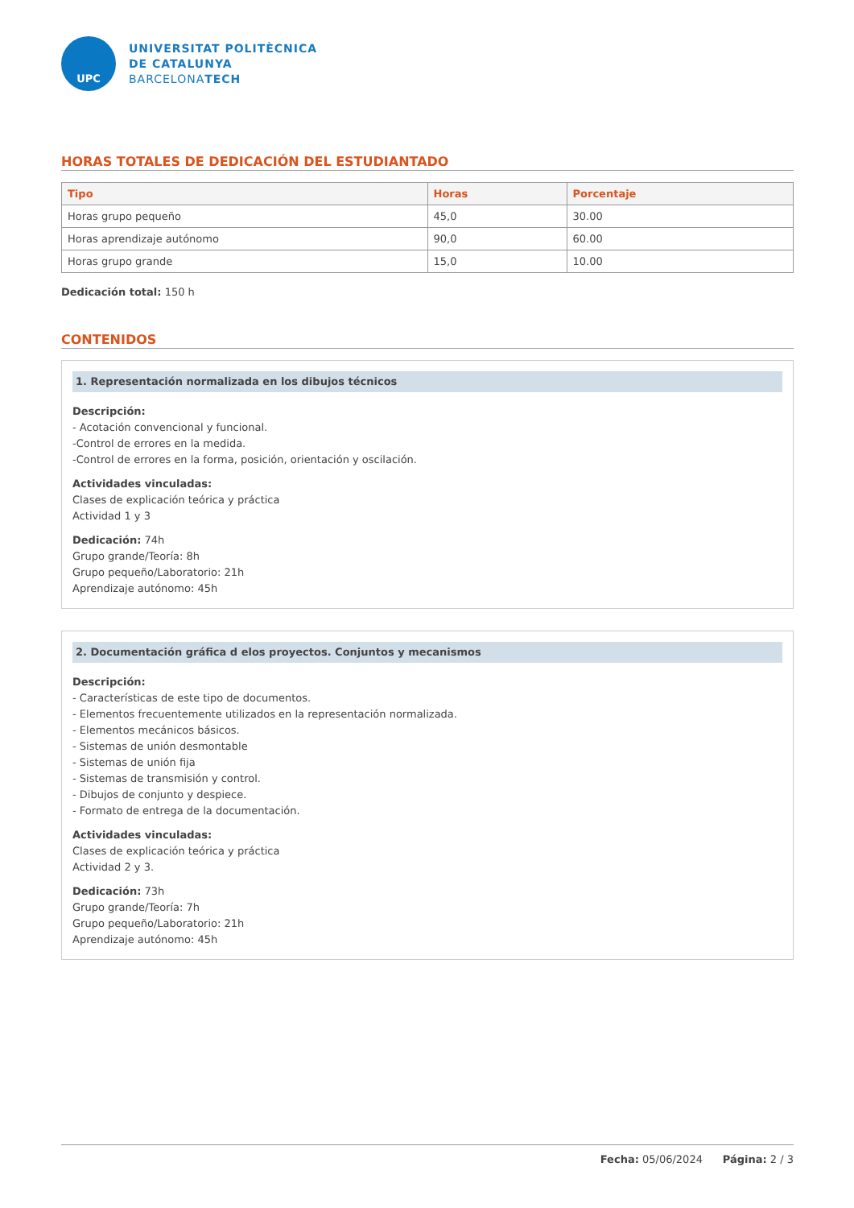UPC
UNIVERSITAT POLITÈCNICA
DE CATALUNYA
BARCELONATECH
HORAS TOTALES DE DEDICACIÓN DEL ESTUDIANTADO
| Tipo | Horas | Porcentaje |
| --- | --- | --- |
| Horas grupo pequeño | 45,0 | 30.00 |
| Horas aprendizaje autónomo | 90,0 | 60.00 |
| Horas grupo grande | 15,0 | 10.00 |
Dedicación total: 150 h
CONTENIDOS
1. Representación normalizada en los dibujos técnicos
Descripción:
- Acotación convencional y funcional.
-Control de errores en la medida.
-Control de errores en la forma, posición, orientación y oscilación.
Actividades vinculadas:
Clases de explicación teórica y práctica
Actividad 1 y 3
Dedicación: 74h
Grupo grande/Teoría: 8h
Grupo pequeño/Laboratorio: 21h
Aprendizaje autónomo: 45h
2. Documentación gráfica d elos proyectos. Conjuntos y mecanismos
Descripción:
- Características de este tipo de documentos.
- Elementos frecuentemente utilizados en la representación normalizada.
- Elementos mecánicos básicos.
- Sistemas de unión desmontable
- Sistemas de unión fija
- Sistemas de transmisión y control.
- Dibujos de conjunto y despiece.
- Formato de entrega de la documentación.
Actividades vinculadas:
Clases de explicación teórica y práctica
Actividad 2 y 3.
Dedicación: 73h
Grupo grande/Teoría: 7h
Grupo pequeño/Laboratorio: 21h
Aprendizaje autónomo: 45h
Fecha: 05/06/2024 Página: 2 / 3